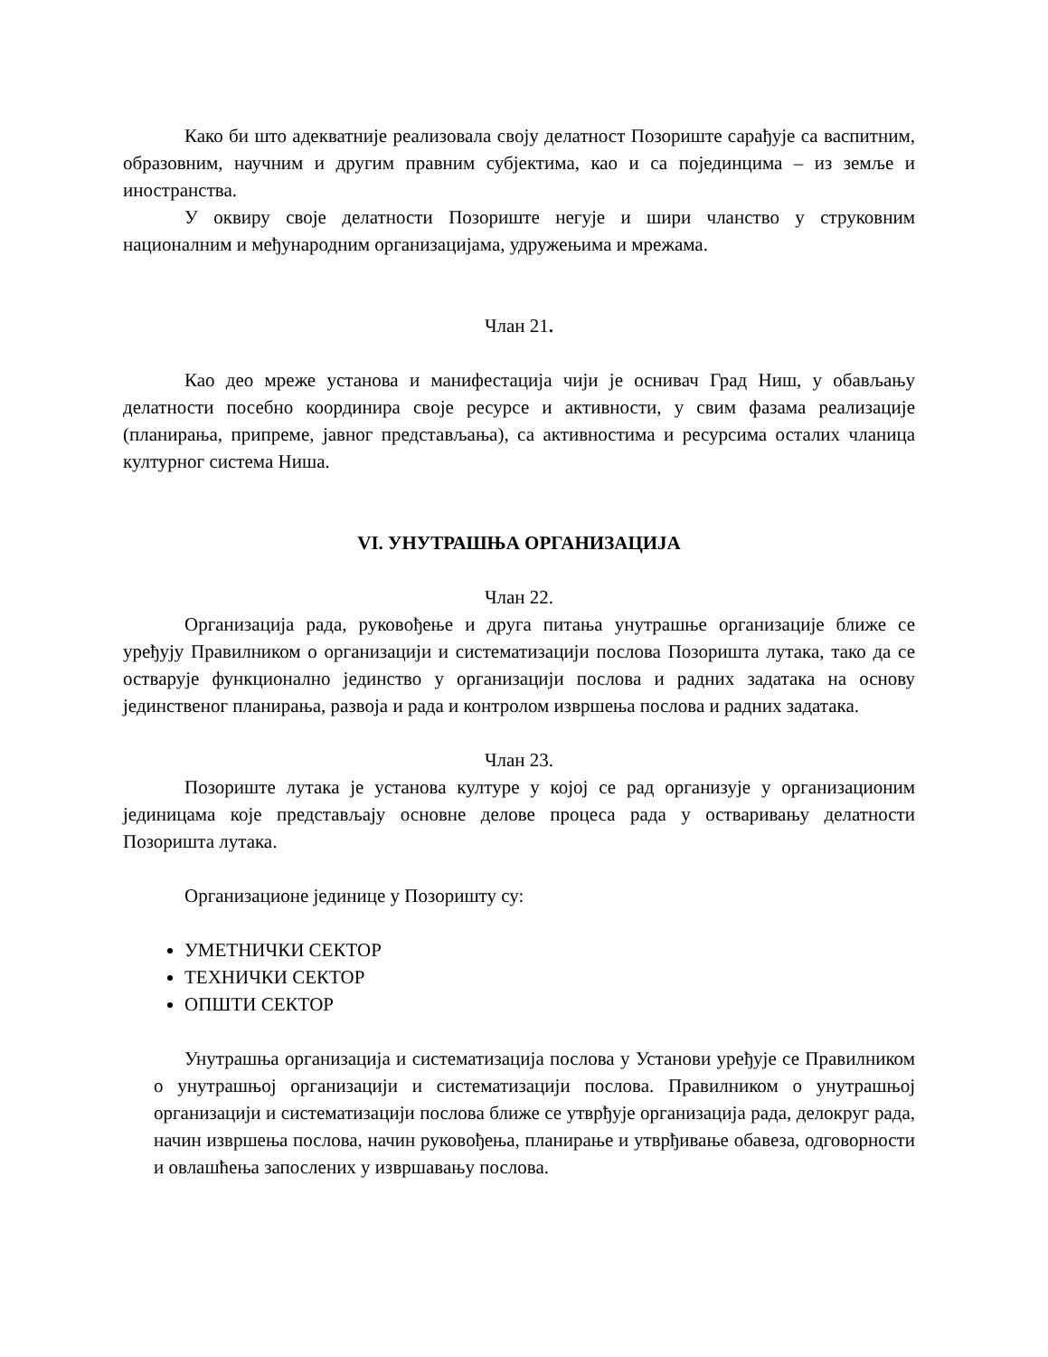Како би што адекватније реализовала своју делатност Позориште сарађује са васпитним, образовним, научним и другим правним субјектима, као и са појединцима – из земље и иностранства.
У оквиру своје делатности Позориште негује и шири чланство у струковним националним и међународним организацијама, удружењима и мрежама.
Члан 21.
Као део мреже установа и манифестација чији је оснивач Град Ниш, у обављању делатности посебно координира своје ресурсе и активности, у свим фазама реализације (планирања, припреме, јавног представљања), са активностима и ресурсима осталих чланица културног система Ниша.
VI. УНУТРАШЊА ОРГАНИЗАЦИЈА
Члан 22.
Организација рада, руковођење и друга питања унутрашње организације ближе се уређују Правилником о организацији и систематизацији послова Позоришта лутака, тако да се остварује функционално јединство у организацији послова и радних задатака на основу јединственог планирања, развоја и рада и контролом извршења послова и радних задатака.
Члан 23.
Позориште лутака је установа културе у којој се рад организује у организационим јединицама које представљају основне делове процеса рада у остваривању делатности Позоришта лутака.
Организационе јединице у Позоришту су:
УМЕТНИЧКИ СЕКТОР
ТЕХНИЧКИ СЕКТОР
ОПШТИ СЕКТОР
Унутрашња организација и систематизација послова у Установи уређује се Правилником о унутрашњој организацији и систематизацији послова. Правилником о унутрашњој организацији и систематизацији послова ближе се утврђује организација рада, делокруг рада, начин извршења послова, начин руковођења, планирање и утврђивање обавеза, одговорности и овлашћења запослених у извршавању послова.